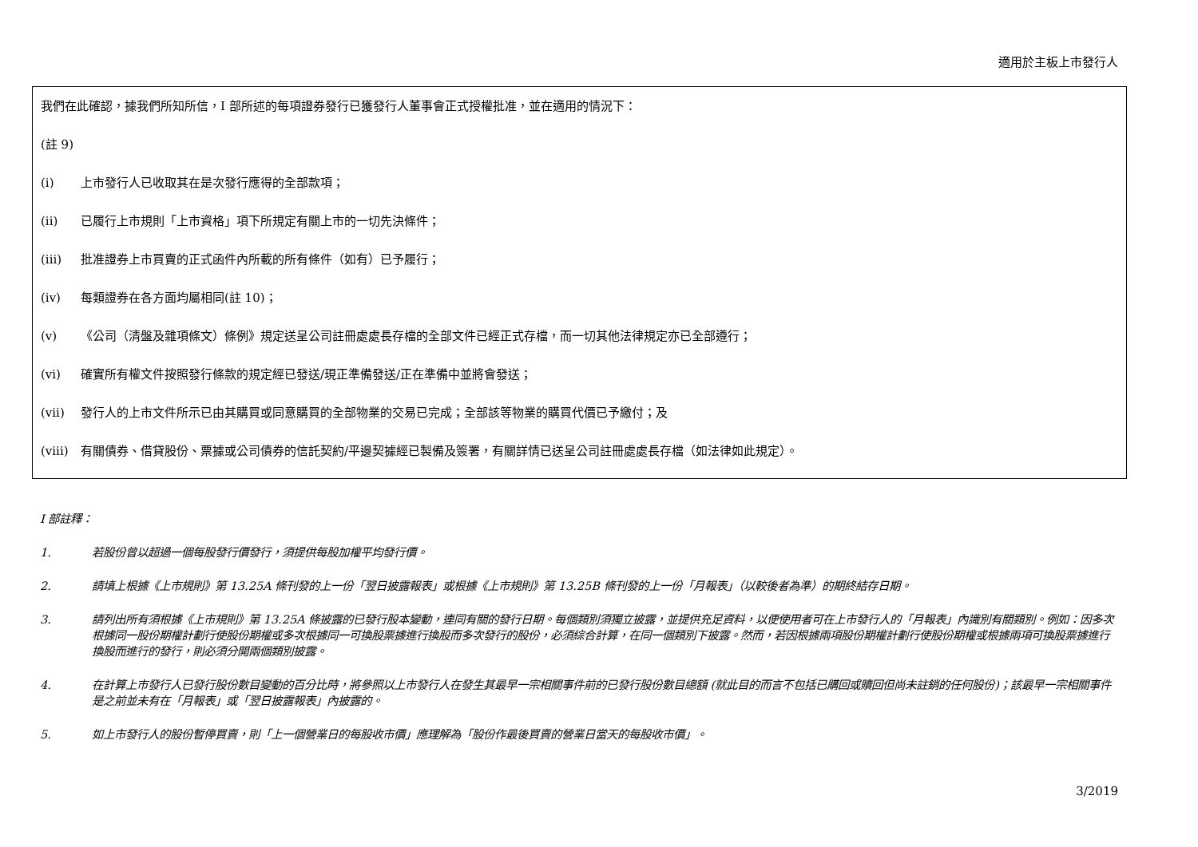適用於主板上市發行人
我們在此確認，據我們所知所信，I 部所述的每項證券發行已獲發行人董事會正式授權批准，並在適用的情況下：
(註 9)
(i) 上市發行人已收取其在是次發行應得的全部款項；
(ii) 已履行上市規則「上市資格」項下所規定有關上市的一切先決條件；
(iii) 批准證券上市買賣的正式函件內所載的所有條件（如有）已予履行；
(iv) 每類證券在各方面均屬相同(註 10)；
(v) 《公司（清盤及雜項條文）條例》規定送呈公司註冊處處長存檔的全部文件已經正式存檔，而一切其他法律規定亦已全部遵行；
(vi) 確實所有權文件按照發行條款的規定經已發送/現正準備發送/正在準備中並將會發送；
(vii) 發行人的上市文件所示已由其購買或同意購買的全部物業的交易已完成；全部該等物業的購買代價已予繳付；及
(viii) 有關債券、借貸股份、票據或公司債券的信託契約/平邊契據經已製備及簽署，有關詳情已送呈公司註冊處處長存檔（如法律如此規定）。
I 部註釋：
1. 若股份曾以超過一個每股發行價發行，須提供每股加權平均發行價。
2. 請填上根據《上市規則》第 13.25A 條刊發的上一份「翌日披露報表」或根據《上市規則》第 13.25B 條刊發的上一份「月報表」（以較後者為準）的期終結存日期。
3. 請列出所有須根據《上市規則》第 13.25A 條披露的已發行股本變動，連同有關的發行日期。每個類別須獨立披露，並提供充足資料，以便使用者可在上市發行人的「月報表」內識別有關類別。例如：因多次根據同一股份期權計劃行使股份期權或多次根據同一可換股票據進行換股而多次發行的股份，必須綜合計算，在同一個類別下披露。然而，若因根據兩項股份期權計劃行使股份期權或根據兩項可換股票據進行換股而進行的發行，則必須分開兩個類別披露。
4. 在計算上市發行人已發行股份數目變動的百分比時，將參照以上市發行人在發生其最早一宗相關事件前的已發行股份數目總額 (就此目的而言不包括已購回或贖回但尚未註銷的任何股份)；該最早一宗相關事件是之前並未有在「月報表」或「翌日披露報表」內披露的。
5. 如上市發行人的股份暫停買賣，則「上一個營業日的每股收市價」應理解為「股份作最後買賣的營業日當天的每股收市價」。
3/2019